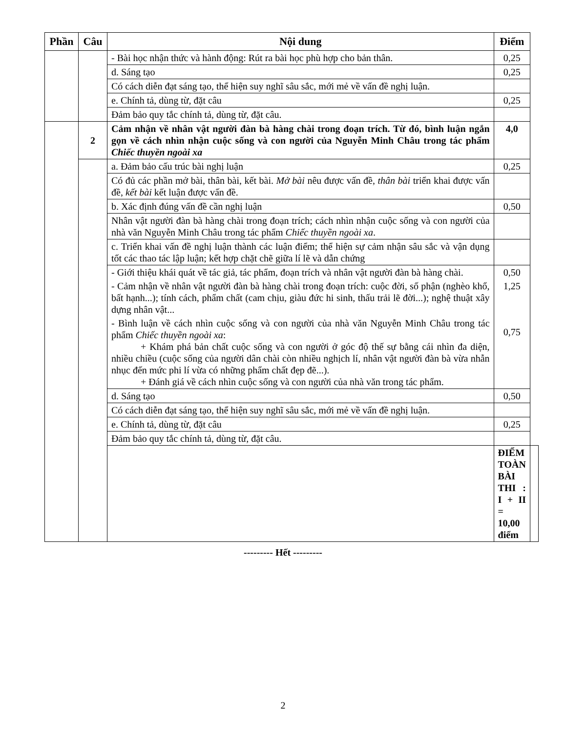| Phần | Câu | Nội dung | Điểm | |
| --- | --- | --- | --- | --- |
| | | - Bài học nhận thức và hành động: Rút ra bài học phù hợp cho bản thân. | 0,25 | |
| | | d. Sáng tạo | 0,25 | |
| | | Có cách diễn đạt sáng tạo, thể hiện suy nghĩ sâu sắc, mới mẻ về vấn đề nghị luận. | | |
| | | e. Chính tả, dùng từ, đặt câu | 0,25 | |
| | | Đảm bảo quy tắc chính tả, dùng từ, đặt câu. | | |
| | 2 | Cảm nhận về nhân vật người đàn bà hàng chài trong đoạn trích. Từ đó, bình luận ngắn gọn về cách nhìn nhận cuộc sống và con người của Nguyễn Minh Châu trong tác phẩm Chiếc thuyền ngoài xa | 4,0 | |
| | | a. Đảm bảo cấu trúc bài nghị luận | 0,25 | |
| | | Có đủ các phần mở bài, thân bài, kết bài. Mở bài nêu được vấn đề, thân bài triển khai được vấn đề, kết bài kết luận được vấn đề. | | |
| | | b. Xác định đúng vấn đề cần nghị luận | 0,50 | |
| | | Nhân vật người đàn bà hàng chài trong đoạn trích; cách nhìn nhận cuộc sống và con người của nhà văn Nguyễn Minh Châu trong tác phẩm Chiếc thuyền ngoài xa . | | |
| | | c. Triển khai vấn đề nghị luận thành các luận điểm; thể hiện sự cảm nhận sâu sắc và vận dụng tốt các thao tác lập luận; kết hợp chặt chẽ giữa lí lẽ và dẫn chứng | | |
| | | - Giới thiệu khái quát về tác giả, tác phẩm, đoạn trích và nhân vật người đàn bà hàng chài. | 0,50 | |
| | | - Cảm nhận về nhân vật người đàn bà hàng chài trong đoạn trích: cuộc đời, số phận (nghèo khổ, bất hạnh...); tính cách, phẩm chất (cam chịu, giàu đức hi sinh, thấu trải lẽ đời...); nghệ thuật xây dựng nhân vật... | 1,25 | |
| | | - Bình luận về cách nhìn cuộc sống và con người của nhà văn Nguyễn Minh Châu trong tác phẩm Chiếc thuyền ngoài xa : + Khám phá bản chất cuộc sống và con người ở góc độ thế sự bằng cái nhìn đa diện, nhiều chiều (cuộc sống của người dân chài còn nhiều nghịch lí, nhân vật người đàn bà vừa nhẫn nhục đến mức phi lí vừa có những phẩm chất đẹp đẽ...). + Đánh giá về cách nhìn cuộc sống và con người của nhà văn trong tác phẩm. | 0,75 | |
| | | d. Sáng tạo | 0,50 | |
| | | Có cách diễn đạt sáng tạo, thể hiện suy nghĩ sâu sắc, mới mẻ về vấn đề nghị luận. | | |
| | | e. Chính tả, dùng từ, đặt câu | 0,25 | |
| | | Đảm bảo quy tắc chính tả, dùng từ, đặt câu. | | |
| | | | ĐIỂM TOÀN BÀI THI : I + II = 10,00 điểm | |
--------- Hết ---------
2